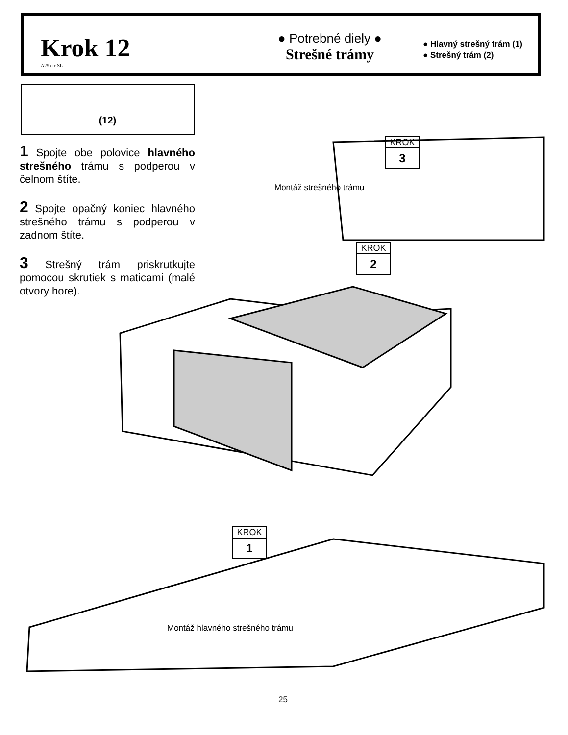Krok 12
A25 ctr-SL
● Potrebné diely ●
Strešné trámy
● Hlavný strešný trám (1)
● Strešný trám (2)
(12)
1 Spojte obe polovice hlavného strešného trámu s podperou v čelnom štíte.
2 Spojte opačný koniec hlavného strešného trámu s podperou v zadnom štíte.
3 Strešný trám priskrutkujte pomocou skrutiek s maticami (malé otvory hore).
KROK
3
Montáž strešného trámu
KROK
2
KROK
1
Montáž hlavného strešného trámu
25